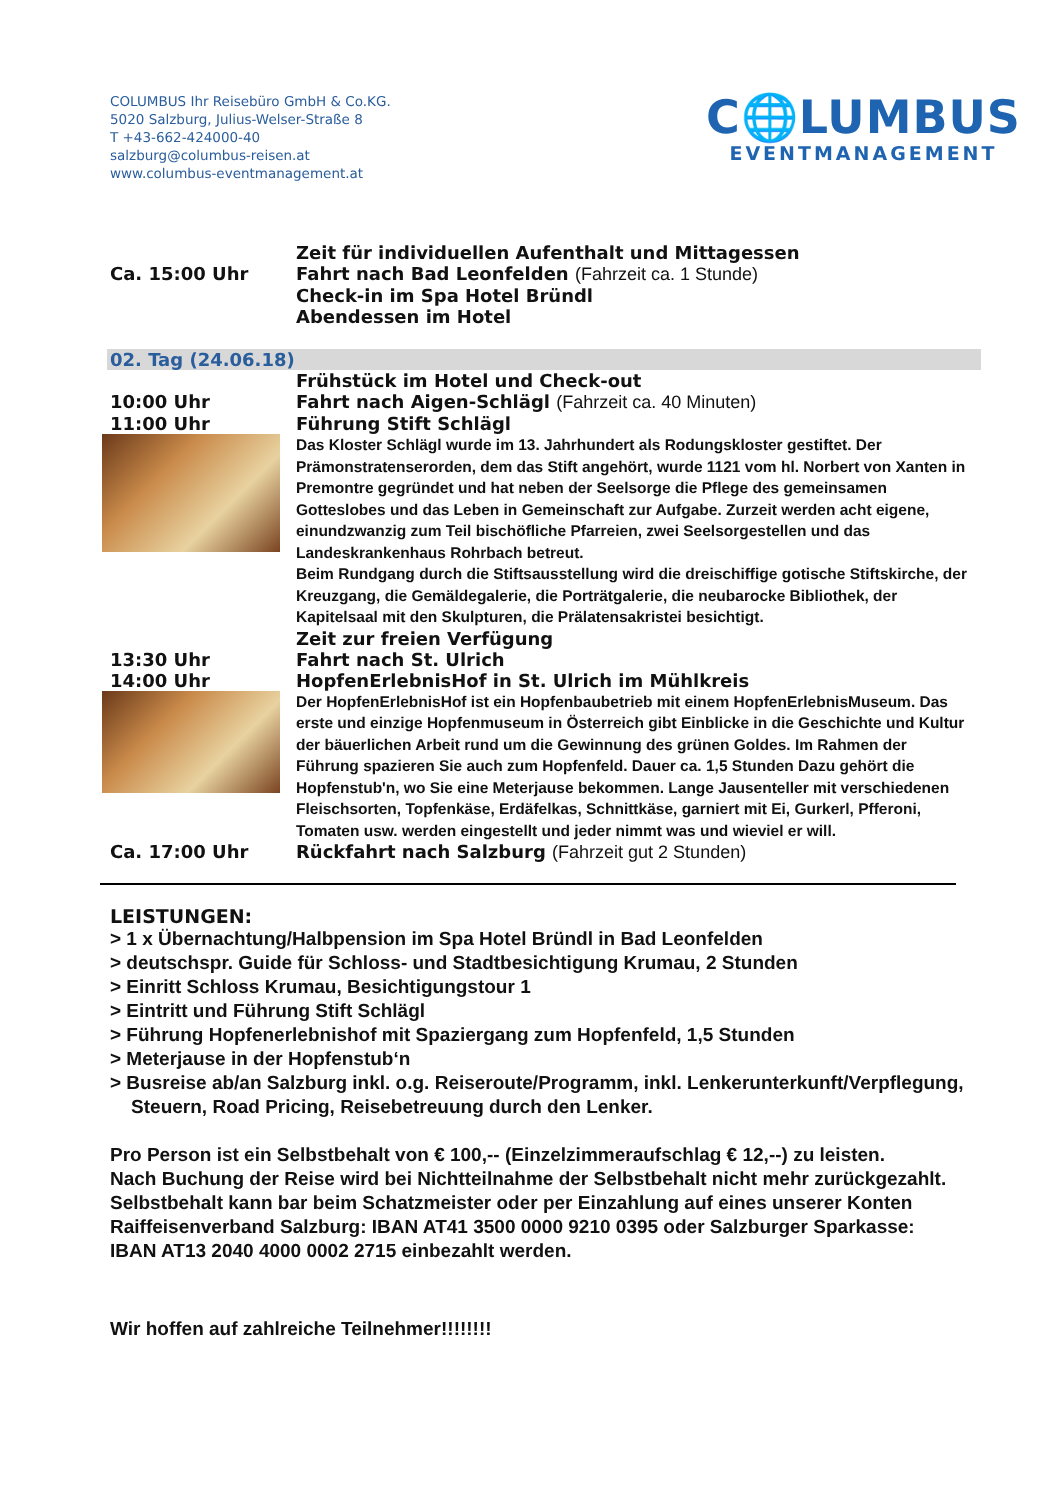COLUMBUS Ihr Reisebüro GmbH & Co.KG.
5020 Salzburg, Julius-Welser-Straße 8
T +43-662-424000-40
salzburg@columbus-reisen.at
www.columbus-eventmanagement.at
C🌐LUMBUS
EVENTMANAGEMENT
Zeit für individuellen Aufenthalt und Mittagessen
Ca. 15:00 Uhr Fahrt nach Bad Leonfelden (Fahrzeit ca. 1 Stunde)
Check-in im Spa Hotel Bründl
Abendessen im Hotel
02. Tag (24.06.18)
Frühstück im Hotel und Check-out
10:00 Uhr Fahrt nach Aigen-Schlägl (Fahrzeit ca. 40 Minuten)
11:00 Uhr Führung Stift Schlägl
Das Kloster Schlägl wurde im 13. Jahrhundert als Rodungskloster gestiftet. Der Prämonstratenserorden, dem das Stift angehört, wurde 1121 vom hl. Norbert von Xanten in Premontre gegründet und hat neben der Seelsorge die Pflege des gemeinsamen Gotteslobes und das Leben in Gemeinschaft zur Aufgabe. Zurzeit werden acht eigene, einundzwanzig zum Teil bischöfliche Pfarreien, zwei Seelsorgestellen und das Landeskrankenhaus Rohrbach betreut.
Beim Rundgang durch die Stiftsausstellung wird die dreischiffige gotische Stiftskirche, der Kreuzgang, die Gemäldegalerie, die Porträtgalerie, die neubarocke Bibliothek, der Kapitelsaal mit den Skulpturen, die Prälatensakristei besichtigt.
Zeit zur freien Verfügung
13:30 Uhr Fahrt nach St. Ulrich
14:00 Uhr HopfenErlebnisHof in St. Ulrich im Mühlkreis
Der HopfenErlebnisHof ist ein Hopfenbaubetrieb mit einem HopfenErlebnisMuseum. Das erste und einzige Hopfenmuseum in Österreich gibt Einblicke in die Geschichte und Kultur der bäuerlichen Arbeit rund um die Gewinnung des grünen Goldes. Im Rahmen der Führung spazieren Sie auch zum Hopfenfeld. Dauer ca. 1,5 Stunden Dazu gehört die Hopfenstub'n, wo Sie eine Meterjause bekommen. Lange Jausenteller mit verschiedenen Fleischsorten, Topfenkäse, Erdäfelkas, Schnittkäse, garniert mit Ei, Gurkerl, Pfferoni, Tomaten usw. werden eingestellt und jeder nimmt was und wieviel er will.
Ca. 17:00 Uhr Rückfahrt nach Salzburg (Fahrzeit gut 2 Stunden)
LEISTUNGEN:
> 1 x Übernachtung/Halbpension im Spa Hotel Bründl in Bad Leonfelden
> deutschspr. Guide für Schloss- und Stadtbesichtigung Krumau, 2 Stunden
> Einritt Schloss Krumau, Besichtigungstour 1
> Eintritt und Führung Stift Schlägl
> Führung Hopfenerlebnishof mit Spaziergang zum Hopfenfeld, 1,5 Stunden
> Meterjause in der Hopfenstub‘n
> Busreise ab/an Salzburg inkl. o.g. Reiseroute/Programm, inkl. Lenkerunterkunft/Verpflegung,
Steuern, Road Pricing, Reisebetreuung durch den Lenker.
Pro Person ist ein Selbstbehalt von € 100,-- (Einzelzimmeraufschlag € 12,--) zu leisten.
Nach Buchung der Reise wird bei Nichtteilnahme der Selbstbehalt nicht mehr zurückgezahlt.
Selbstbehalt kann bar beim Schatzmeister oder per Einzahlung auf eines unserer Konten
Raiffeisenverband Salzburg: IBAN AT41 3500 0000 9210 0395 oder Salzburger Sparkasse:
IBAN AT13 2040 4000 0002 2715 einbezahlt werden.
Wir hoffen auf zahlreiche Teilnehmer!!!!!!!!